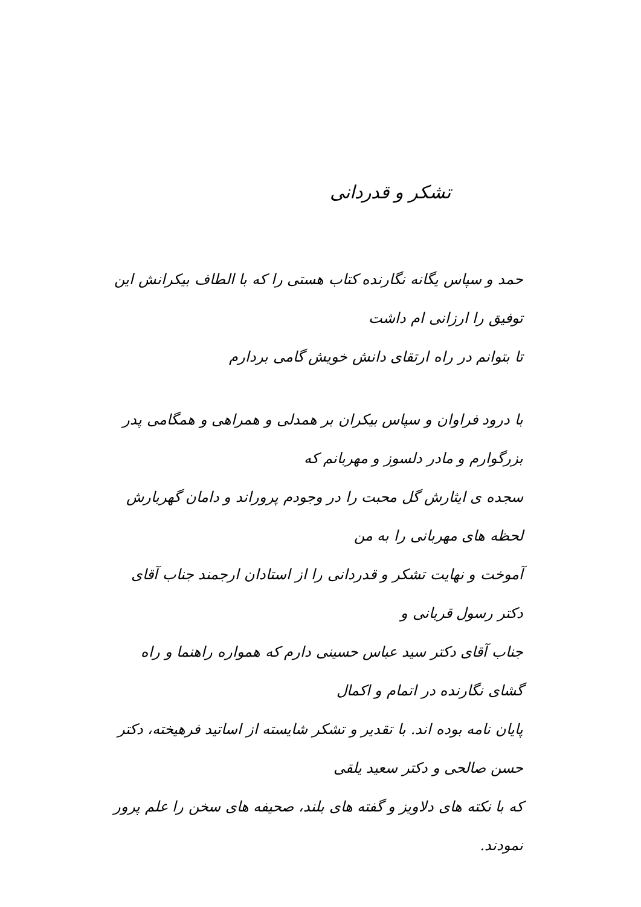تشکر و قدردانی
حمد و سپاس یگانه نگارنده کتاب هستی را که با الطاف بیکرانش این توفیق را ارزانی ام داشت
تا بتوانم در راه ارتقای دانش خویش گامی بردارم
با درود فراوان و سپاس بیکران بر همدلی و همراهی و همگامی پدر بزرگوارم و مادر دلسوز و مهربانم که
سجده ی ایثارش گل محبت را در وجودم پروراند و دامان گهربارش لحظه های مهربانی را به من
آموخت و نهایت تشکر و قدردانی را از استادان ارجمند جناب آقای دکتر رسول قربانی و
جناب آقای دکتر سید عباس حسینی دارم که همواره راهنما و راه گشای نگارنده در اتمام و اکمال
پایان نامه بوده اند. با تقدیر و تشکر شایسته از اساتید فرهیخته، دکتر حسن صالحی و دکتر سعید یلقی
که با نکته های دلاویز و گفته های بلند، صحیفه های سخن را علم پرور نمودند.